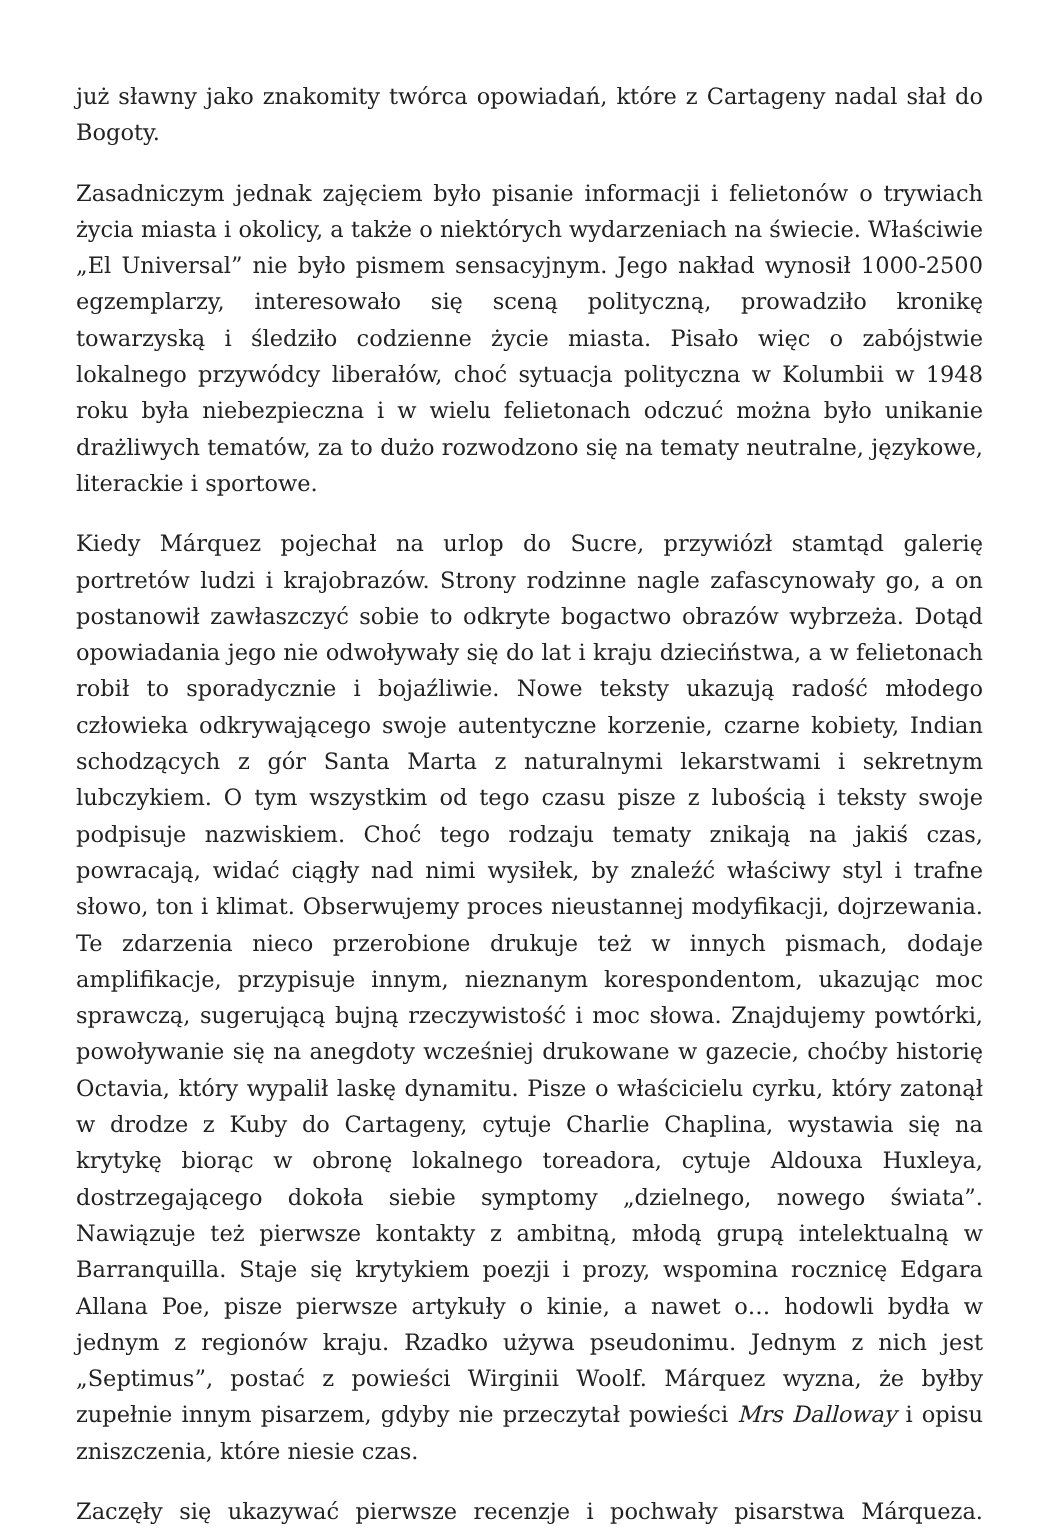już sławny jako znakomity twórca opowiadań, które z Cartageny nadal słał do Bogoty.
Zasadniczym jednak zajęciem było pisanie informacji i felietonów o trywiach życia miasta i okolicy, a także o niektórych wydarzeniach na świecie. Właściwie „El Universal” nie było pismem sensacyjnym. Jego nakład wynosił 1000-2500 egzemplarzy, interesowało się sceną polityczną, prowadziło kronikę towarzyską i śledziło codzienne życie miasta. Pisało więc o zabójstwie lokalnego przywódcy liberałów, choć sytuacja polityczna w Kolumbii w 1948 roku była niebezpieczna i w wielu felietonach odczuć można było unikanie drażliwych tematów, za to dużo rozwodzono się na tematy neutralne, językowe, literackie i sportowe.
Kiedy Márquez pojechał na urlop do Sucre, przywiózł stamtąd galerię portretów ludzi i krajobrazów. Strony rodzinne nagle zafascynowały go, a on postanowił zawłaszczyć sobie to odkryte bogactwo obrazów wybrzeża. Dotąd opowiadania jego nie odwoływały się do lat i kraju dzieciństwa, a w felietonach robił to sporadycznie i bojaźliwie. Nowe teksty ukazują radość młodego człowieka odkrywającego swoje autentyczne korzenie, czarne kobiety, Indian schodzących z gór Santa Marta z naturalnymi lekarstwami i sekretnym lubczykiem. O tym wszystkim od tego czasu pisze z lubością i teksty swoje podpisuje nazwiskiem. Choć tego rodzaju tematy znikają na jakiś czas, powracają, widać ciągły nad nimi wysiłek, by znaleźć właściwy styl i trafne słowo, ton i klimat. Obserwujemy proces nieustannej modyfikacji, dojrzewania. Te zdarzenia nieco przerobione drukuje też w innych pismach, dodaje amplifikacje, przypisuje innym, nieznanym korespondentom, ukazując moc sprawczą, sugerującą bujną rzeczywistość i moc słowa. Znajdujemy powtórki, powoływanie się na anegdoty wcześniej drukowane w gazecie, choćby historię Octavia, który wypalił laskę dynamitu. Pisze o właścicielu cyrku, który zatonął w drodze z Kuby do Cartageny, cytuje Charlie Chaplina, wystawia się na krytykę biorąc w obronę lokalnego toreadora, cytuje Aldouxa Huxleya, dostrzegającego dokoła siebie symptomy „dzielnego, nowego świata”. Nawiązuje też pierwsze kontakty z ambitną, młodą grupą intelektualną w Barranquilla. Staje się krytykiem poezji i prozy, wspomina rocznicę Edgara Allana Poe, pisze pierwsze artykuły o kinie, a nawet o… hodowli bydła w jednym z regionów kraju. Rzadko używa pseudonimu. Jednym z nich jest „Septimus”, postać z powieści Wirginii Woolf. Márquez wyzna, że byłby zupełnie innym pisarzem, gdyby nie przeczytał powieści Mrs Dalloway i opisu zniszczenia, które niesie czas.
Zaczęły się ukazywać pierwsze recenzje i pochwały pisarstwa Márqueza.